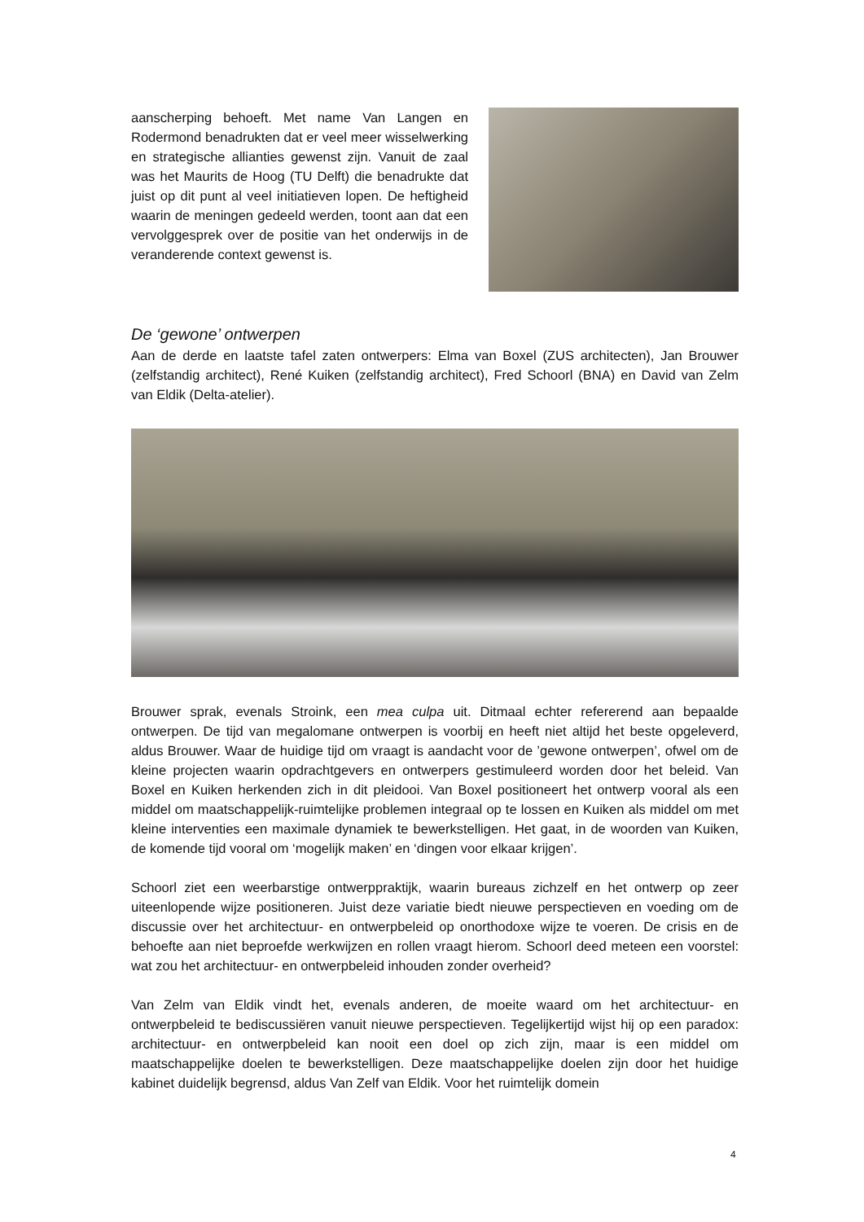aanscherping behoeft. Met name Van Langen en Rodermond benadrukten dat er veel meer wisselwerking en strategische allianties gewenst zijn. Vanuit de zaal was het Maurits de Hoog (TU Delft) die benadrukte dat juist op dit punt al veel initiatieven lopen. De heftigheid waarin de meningen gedeeld werden, toont aan dat een vervolggesprek over de positie van het onderwijs in de veranderende context gewenst is.
De ‘gewone’ ontwerpen
Aan de derde en laatste tafel zaten ontwerpers: Elma van Boxel (ZUS architecten), Jan Brouwer (zelfstandig architect), René Kuiken (zelfstandig architect), Fred Schoorl (BNA) en David van Zelm van Eldik (Delta-atelier).
Brouwer sprak, evenals Stroink, een mea culpa uit. Ditmaal echter refererend aan bepaalde ontwerpen. De tijd van megalomane ontwerpen is voorbij en heeft niet altijd het beste opgeleverd, aldus Brouwer. Waar de huidige tijd om vraagt is aandacht voor de ’gewone ontwerpen’, ofwel om de kleine projecten waarin opdrachtgevers en ontwerpers gestimuleerd worden door het beleid. Van Boxel en Kuiken herkenden zich in dit pleidooi. Van Boxel positioneert het ontwerp vooral als een middel om maatschappelijk-ruimtelijke problemen integraal op te lossen en Kuiken als middel om met kleine interventies een maximale dynamiek te bewerkstelligen. Het gaat, in de woorden van Kuiken, de komende tijd vooral om ‘mogelijk maken’ en ‘dingen voor elkaar krijgen’.
Schoorl ziet een weerbarstige ontwerppraktijk, waarin bureaus zichzelf en het ontwerp op zeer uiteenlopende wijze positioneren. Juist deze variatie biedt nieuwe perspectieven en voeding om de discussie over het architectuur- en ontwerpbeleid op onorthodoxe wijze te voeren. De crisis en de behoefte aan niet beproefde werkwijzen en rollen vraagt hierom. Schoorl deed meteen een voorstel: wat zou het architectuur- en ontwerpbeleid inhouden zonder overheid?
Van Zelm van Eldik vindt het, evenals anderen, de moeite waard om het architectuur- en ontwerpbeleid te bediscussiëren vanuit nieuwe perspectieven. Tegelijkertijd wijst hij op een paradox: architectuur- en ontwerpbeleid kan nooit een doel op zich zijn, maar is een middel om maatschappelijke doelen te bewerkstelligen. Deze maatschappelijke doelen zijn door het huidige kabinet duidelijk begrensd, aldus Van Zelf van Eldik. Voor het ruimtelijk domein
4